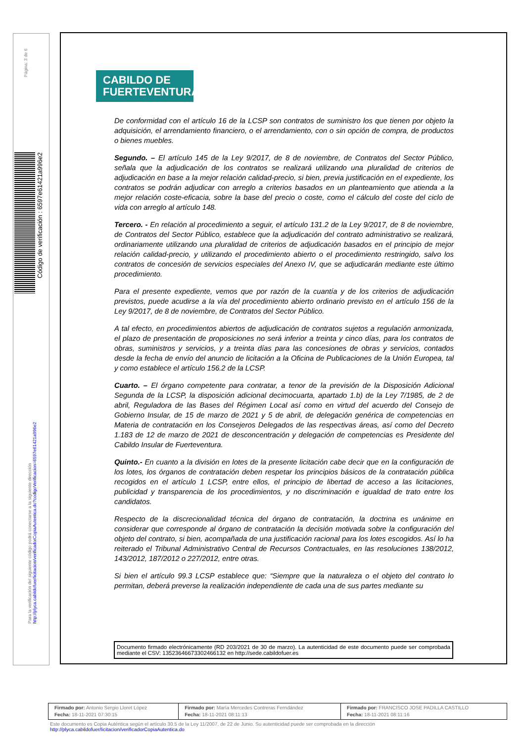Página: 3 de 6
Código de verificación : 6597e61421a996e2
Para la verificación del siguiente código podrá conectarse a la siguiente dirección
http://plyca.cabildofuer/licitacion/verificadorCopiaAutentica.do?codigoVerificacion=6597e61421a996e2
CABILDO DE
FUERTEVENTURA
De conformidad con el artículo 16 de la LCSP son contratos de suministro los que tienen por objeto la adquisición, el arrendamiento financiero, o el arrendamiento, con o sin opción de compra, de productos o bienes muebles.
Segundo. – El artículo 145 de la Ley 9/2017, de 8 de noviembre, de Contratos del Sector Público, señala que la adjudicación de los contratos se realizará utilizando una pluralidad de criterios de adjudicación en base a la mejor relación calidad-precio, si bien, previa justificación en el expediente, los contratos se podrán adjudicar con arreglo a criterios basados en un planteamiento que atienda a la mejor relación coste-eficacia, sobre la base del precio o coste, como el cálculo del coste del ciclo de vida con arreglo al artículo 148.
Tercero. - En relación al procedimiento a seguir, el artículo 131.2 de la Ley 9/2017, de 8 de noviembre, de Contratos del Sector Público, establece que la adjudicación del contrato administrativo se realizará, ordinariamente utilizando una pluralidad de criterios de adjudicación basados en el principio de mejor relación calidad-precio, y utilizando el procedimiento abierto o el procedimiento restringido, salvo los contratos de concesión de servicios especiales del Anexo IV, que se adjudicarán mediante este último procedimiento.
Para el presente expediente, vemos que por razón de la cuantía y de los criterios de adjudicación previstos, puede acudirse a la vía del procedimiento abierto ordinario previsto en el artículo 156 de la Ley 9/2017, de 8 de noviembre, de Contratos del Sector Público.
A tal efecto, en procedimientos abiertos de adjudicación de contratos sujetos a regulación armonizada, el plazo de presentación de proposiciones no será inferior a treinta y cinco días, para los contratos de obras, suministros y servicios, y a treinta días para las concesiones de obras y servicios, contados desde la fecha de envío del anuncio de licitación a la Oficina de Publicaciones de la Unión Europea, tal y como establece el artículo 156.2 de la LCSP.
Cuarto. – El órgano competente para contratar, a tenor de la previsión de la Disposición Adicional Segunda de la LCSP, la disposición adicional decimocuarta, apartado 1.b) de la Ley 7/1985, de 2 de abril, Reguladora de las Bases del Régimen Local así como en virtud del acuerdo del Consejo de Gobierno Insular, de 15 de marzo de 2021 y 5 de abril, de delegación genérica de competencias en Materia de contratación en los Consejeros Delegados de las respectivas áreas, así como del Decreto 1.183 de 12 de marzo de 2021 de desconcentración y delegación de competencias es Presidente del Cabildo Insular de Fuerteventura.
Quinto.- En cuanto a la división en lotes de la presente licitación cabe decir que en la configuración de los lotes, los órganos de contratación deben respetar los principios básicos de la contratación pública recogidos en el artículo 1 LCSP, entre ellos, el principio de libertad de acceso a las licitaciones, publicidad y transparencia de los procedimientos, y no discriminación e igualdad de trato entre los candidatos.
Respecto de la discrecionalidad técnica del órgano de contratación, la doctrina es unánime en considerar que corresponde al órgano de contratación la decisión motivada sobre la configuración del objeto del contrato, si bien, acompañada de una justificación racional para los lotes escogidos. Así lo ha reiterado el Tribunal Administrativo Central de Recursos Contractuales, en las resoluciones 138/2012, 143/2012, 187/2012 o 227/2012, entre otras.
Si bien el artículo 99.3 LCSP establece que: “Siempre que la naturaleza o el objeto del contrato lo permitan, deberá preverse la realización independiente de cada una de sus partes mediante su
Documento firmado electrónicamente (RD 203/2021 de 30 de marzo). La autenticidad de este documento puede ser comprobada mediante el CSV: 13523646673302466132 en http://sede.cabildofuer.es
| Firmado por: Antonio Sergio Lloret López Fecha: 18-11-2021 07:30:15 | Firmado por: María Mercedes Contreras Ferndández Fecha: 18-11-2021 08:11:13 | Firmado por: FRANCISCO JOSE PADILLA CASTILLO Fecha: 18-11-2021 08:11:16 |
Este documento es Copia Auténtica según el artículo 30.5 de la Ley 11/2007, de 22 de Junio. Su autenticidad puede ser comprobada en la dirección
http://plyca.cabildofuer/licitacion/verificadorCopiaAutentica.do